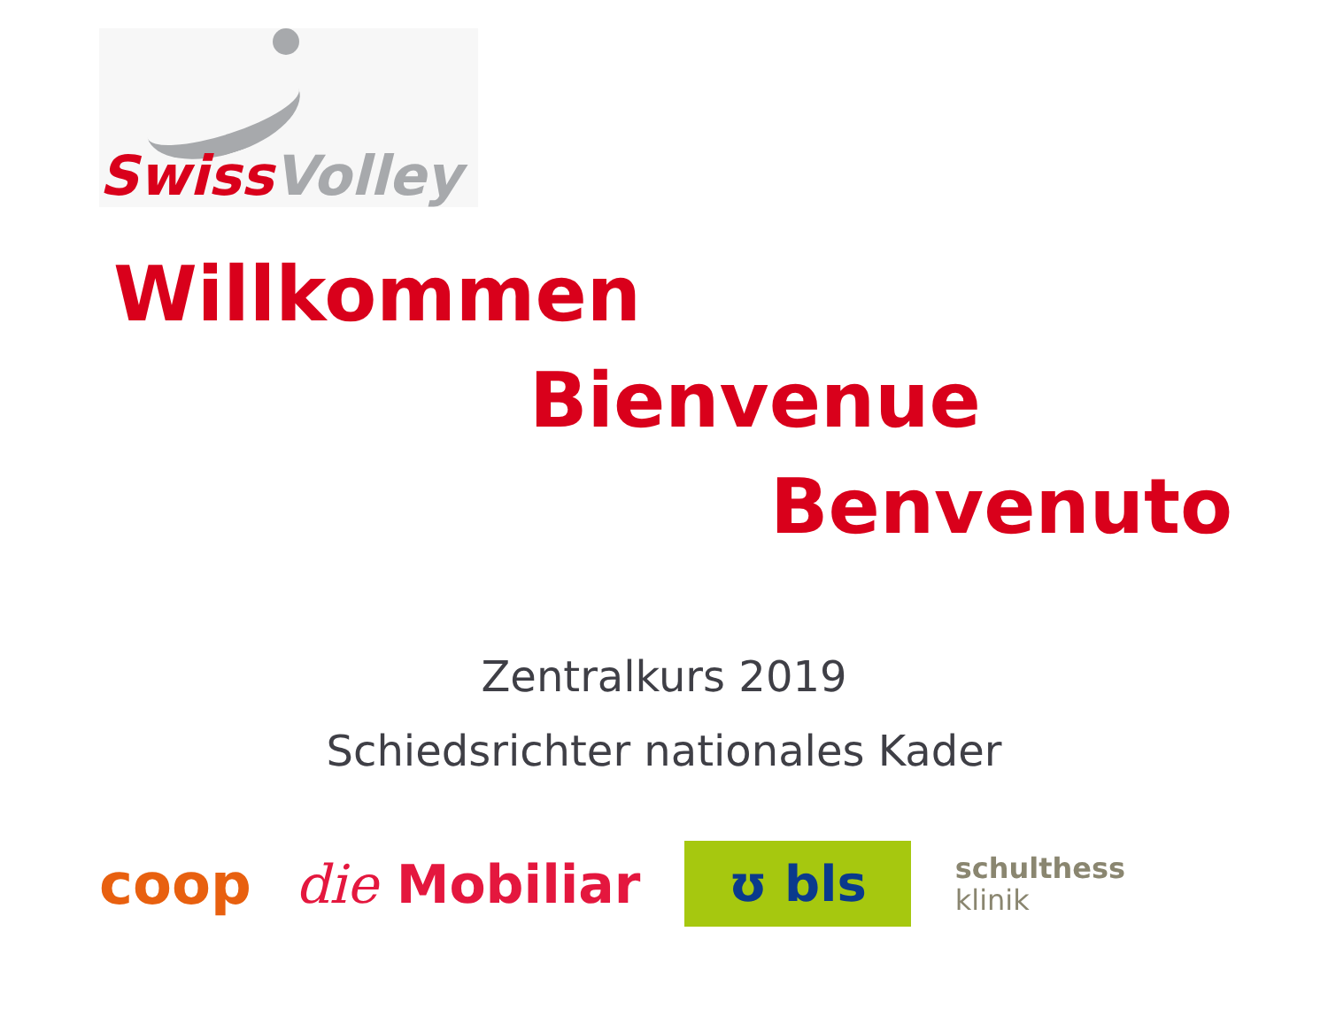Swiss Volley
Willkommen
Bienvenue
Benvenuto
Zentralkurs 2019
Schiedsrichter nationales Kader
coop die Mobiliar ʊ bls schulthess
klinik